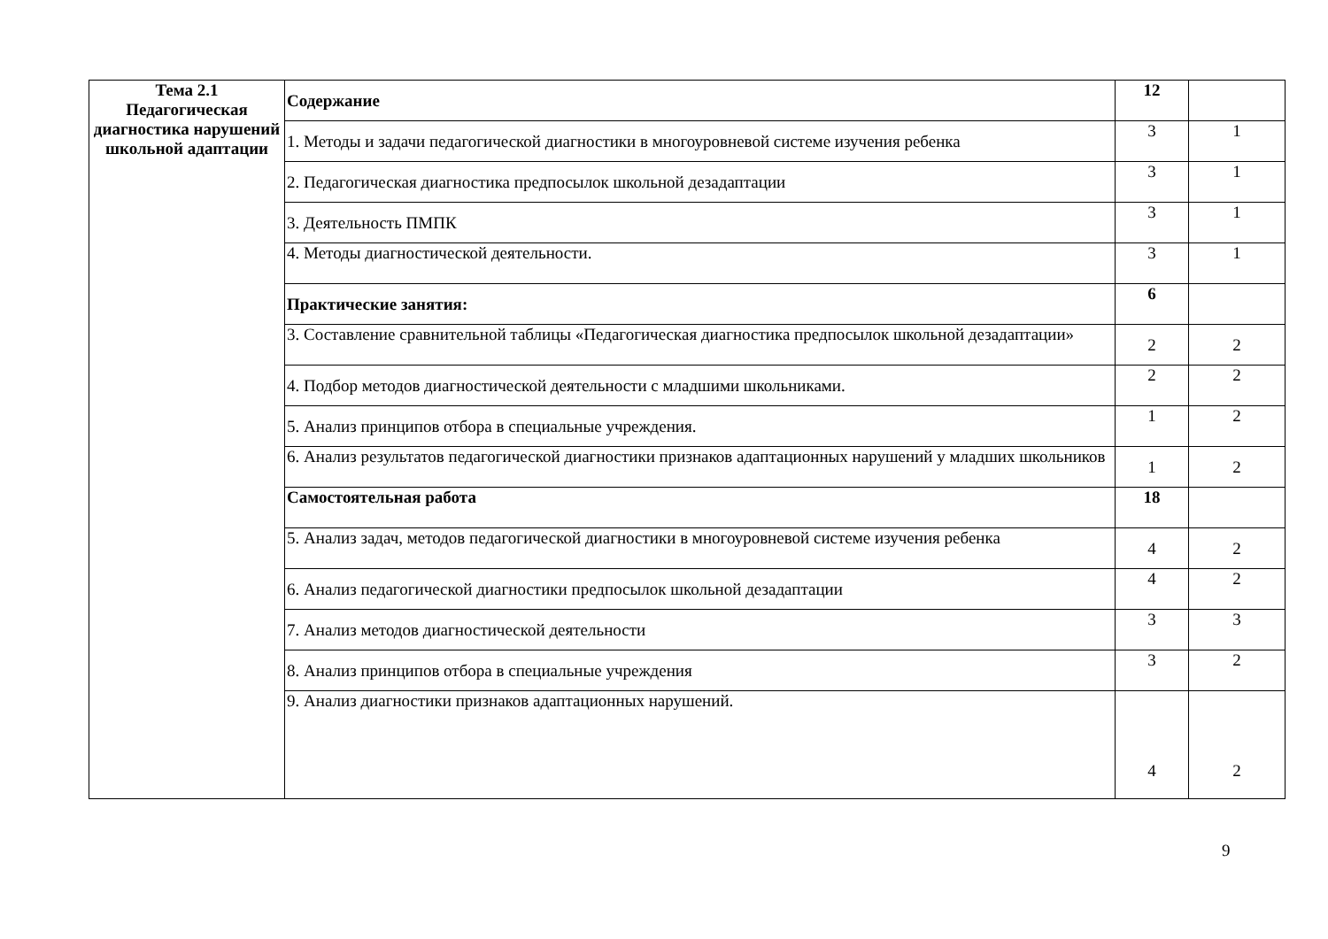| Тема 2.1 Педагогическая диагностика нарушений школьной адаптации | Содержание | 12 | |
| | 1. Методы и задачи педагогической диагностики в многоуровневой системе изучения ребенка | 3 | 1 |
| | 2. Педагогическая диагностика предпосылок школьной дезадаптации | 3 | 1 |
| | 3. Деятельность ПМПК | 3 | 1 |
| | 4. Методы диагностической деятельности. | 3 | 1 |
| | Практические занятия: | 6 | |
| | 3. Составление сравнительной таблицы «Педагогическая диагностика предпосылок школьной дезадаптации» | 2 | 2 |
| | 4. Подбор методов диагностической деятельности с младшими школьниками. | 2 | 2 |
| | 5. Анализ принципов отбора в специальные учреждения. | 1 | 2 |
| | 6. Анализ результатов педагогической диагностики признаков адаптационных нарушений у младших школьников | 1 | 2 |
| | Самостоятельная работа | 18 | |
| | 5. Анализ задач, методов педагогической диагностики в многоуровневой системе изучения ребенка | 4 | 2 |
| | 6. Анализ педагогической диагностики предпосылок школьной дезадаптации | 4 | 2 |
| | 7. Анализ методов диагностической деятельности | 3 | 3 |
| | 8. Анализ принципов отбора в специальные учреждения | 3 | 2 |
| | 9. Анализ диагностики признаков адаптационных нарушений. | 4 | 2 |
9